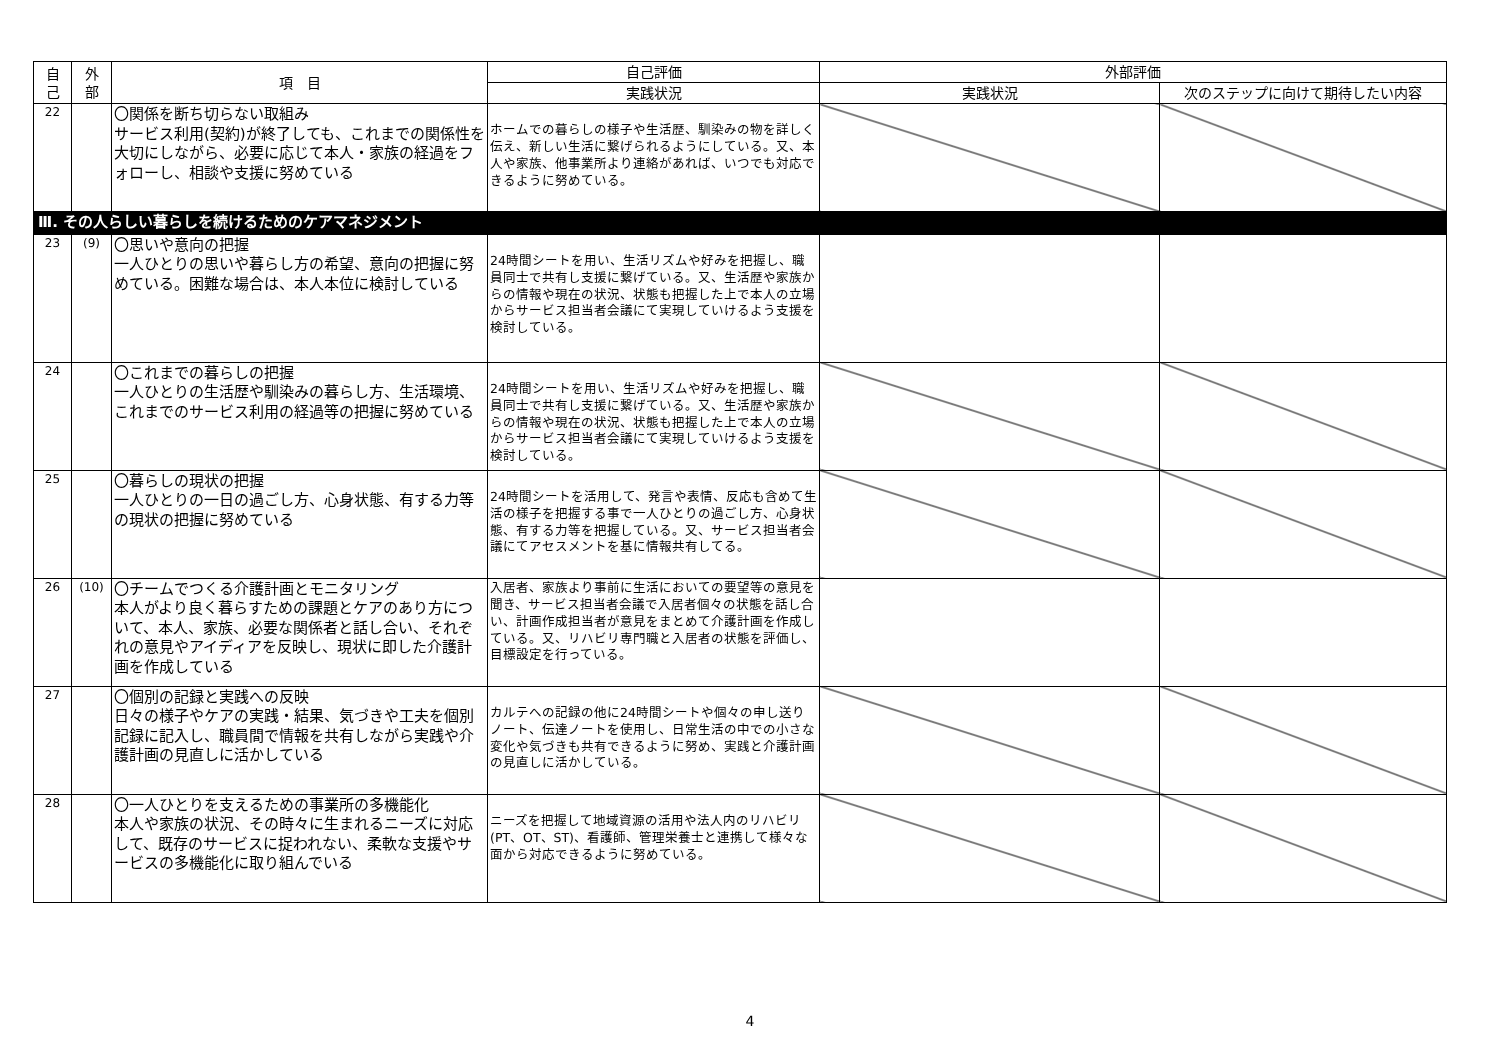| 自 己 | 外 部 | 項 目 | 自己評価 | 外部評価 | |
| --- | --- | --- | --- | --- | --- |
| | | | 実践状況 | 実践状況 | 次のステップに向けて期待したい内容 |
| 22 | | 〇関係を断ち切らない取組み サービス利用(契約)が終了しても、これまでの関係性を大切にしながら、必要に応じて本人・家族の経過をフォローし、相談や支援に努めている | ホームでの暮らしの様子や生活歴、馴染みの物を詳しく伝え、新しい生活に繋げられるようにしている。又、本人や家族、他事業所より連絡があれば、いつでも対応できるように努めている。 | | |
| Ⅲ. その人らしい暮らしを続けるためのケアマネジメント | | | | | |
| 23 | (9) | 〇思いや意向の把握 一人ひとりの思いや暮らし方の希望、意向の把握に努めている。困難な場合は、本人本位に検討している | 24時間シートを用い、生活リズムや好みを把握し、職員同士で共有し支援に繋げている。又、生活歴や家族からの情報や現在の状況、状態も把握した上で本人の立場からサービス担当者会議にて実現していけるよう支援を検討している。 | | |
| 24 | | 〇これまでの暮らしの把握 一人ひとりの生活歴や馴染みの暮らし方、生活環境、これまでのサービス利用の経過等の把握に努めている | 24時間シートを用い、生活リズムや好みを把握し、職員同士で共有し支援に繋げている。又、生活歴や家族からの情報や現在の状況、状態も把握した上で本人の立場からサービス担当者会議にて実現していけるよう支援を検討している。 | | |
| 25 | | 〇暮らしの現状の把握 一人ひとりの一日の過ごし方、心身状態、有する力等の現状の把握に努めている | 24時間シートを活用して、発言や表情、反応も含めて生活の様子を把握する事で一人ひとりの過ごし方、心身状態、有する力等を把握している。又、サービス担当者会議にてアセスメントを基に情報共有してる。 | | |
| 26 | (10) | 〇チームでつくる介護計画とモニタリング 本人がより良く暮らすための課題とケアのあり方について、本人、家族、必要な関係者と話し合い、それぞれの意見やアイディアを反映し、現状に即した介護計画を作成している | 入居者、家族より事前に生活においての要望等の意見を聞き、サービス担当者会議で入居者個々の状態を話し合い、計画作成担当者が意見をまとめて介護計画を作成している。又、リハビリ専門職と入居者の状態を評価し、目標設定を行っている。 | | |
| 27 | | 〇個別の記録と実践への反映 日々の様子やケアの実践・結果、気づきや工夫を個別記録に記入し、職員間で情報を共有しながら実践や介護計画の見直しに活かしている | カルテへの記録の他に24時間シートや個々の申し送りノート、伝達ノートを使用し、日常生活の中での小さな変化や気づきも共有できるように努め、実践と介護計画の見直しに活かしている。 | | |
| 28 | | 〇一人ひとりを支えるための事業所の多機能化 本人や家族の状況、その時々に生まれるニーズに対応して、既存のサービスに捉われない、柔軟な支援やサービスの多機能化に取り組んでいる | ニーズを把握して地域資源の活用や法人内のリハビリ(PT、OT、ST)、看護師、管理栄養士と連携して様々な面から対応できるように努めている。 | | |
4